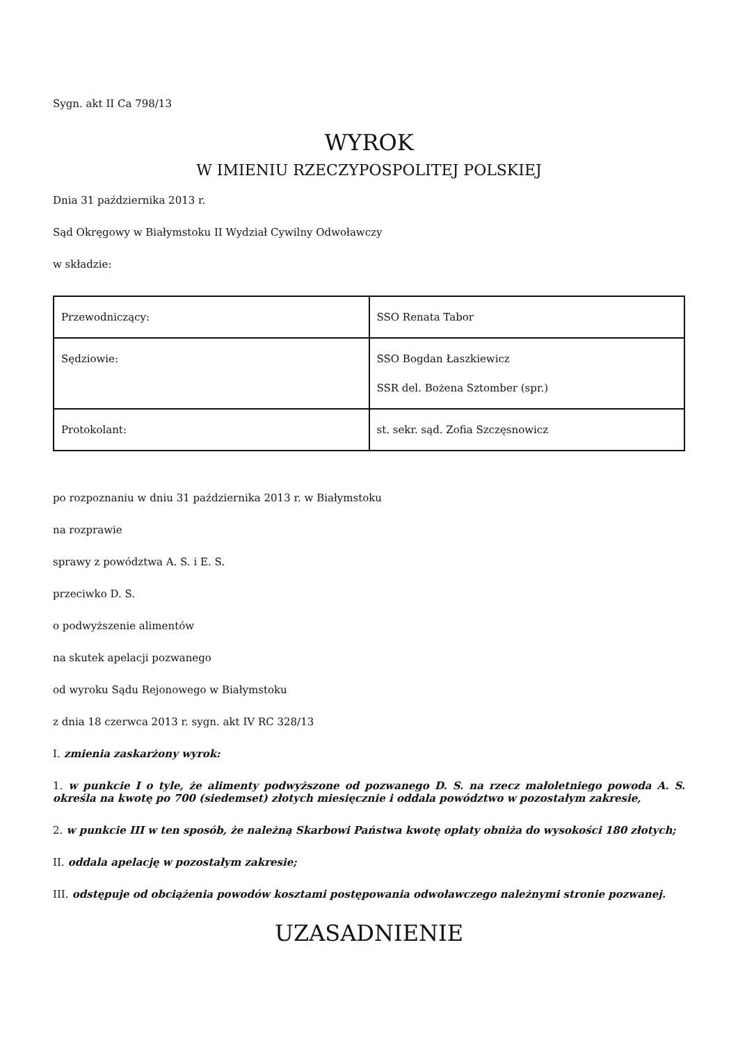Sygn. akt II Ca 798/13
WYROK
W IMIENIU RZECZYPOSPOLITEJ POLSKIEJ
Dnia 31 października 2013 r.
Sąd Okręgowy w Białymstoku II Wydział Cywilny Odwoławczy
w składzie:
| Przewodniczący: | SSO Renata Tabor |
| Sędziowie: | SSO Bogdan Łaszkiewicz SSR del. Bożena Sztomber (spr.) |
| Protokolant: | st. sekr. sąd. Zofia Szczęsnowicz |
po rozpoznaniu w dniu 31 października 2013 r. w Białymstoku
na rozprawie
sprawy z powództwa A. S. i E. S.
przeciwko D. S.
o podwyższenie alimentów
na skutek apelacji pozwanego
od wyroku Sądu Rejonowego w Białymstoku
z dnia 18 czerwca 2013 r. sygn. akt IV RC 328/13
I. zmienia zaskarżony wyrok:
1. w punkcie I o tyle, że alimenty podwyższone od pozwanego D. S. na rzecz małoletniego powoda A. S. określa na kwotę po 700 (siedemset) złotych miesięcznie i oddala powództwo w pozostałym zakresie,
2. w punkcie III w ten sposób, że należną Skarbowi Państwa kwotę opłaty obniża do wysokości 180 złotych;
II. oddala apelację w pozostałym zakresie;
III. odstępuje od obciążenia powodów kosztami postępowania odwoławczego należnymi stronie pozwanej.
UZASADNIENIE